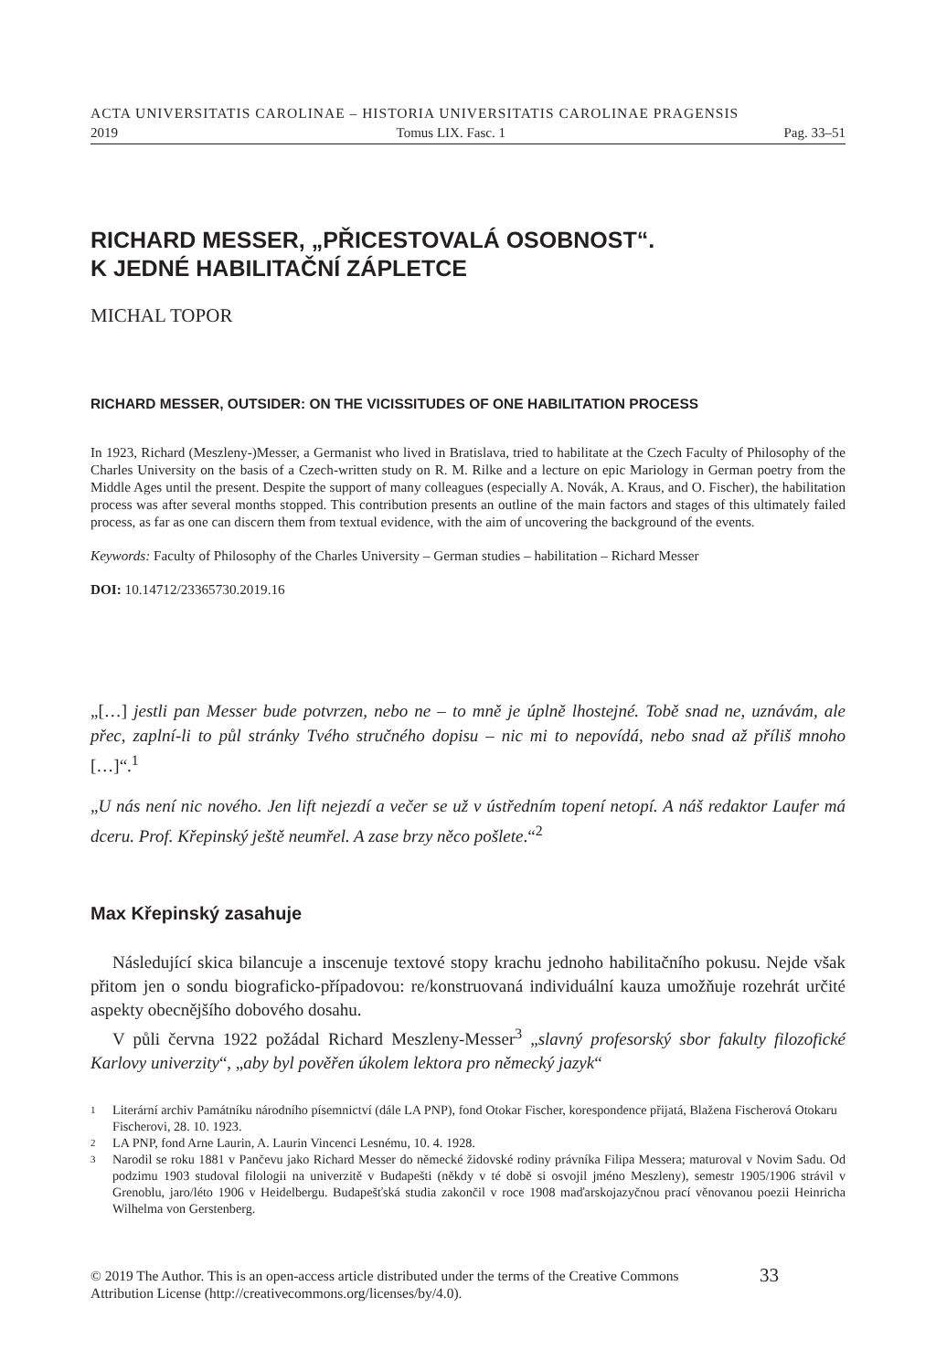ACTA UNIVERSITATIS CAROLINAE – HISTORIA UNIVERSITATIS CAROLINAE PRAGENSIS
2019 Tomus LIX. Fasc. 1 Pag. 33–51
RICHARD MESSER, „PŘICESTOVALÁ OSOBNOST“.
K JEDNÉ HABILITAČNÍ ZÁPLETCE
MICHAL TOPOR
RICHARD MESSER, OUTSIDER: ON THE VICISSITUDES OF ONE HABILITATION PROCESS
In 1923, Richard (Meszleny-)Messer, a Germanist who lived in Bratislava, tried to habilitate at the Czech Faculty of Philosophy of the Charles University on the basis of a Czech-written study on R. M. Rilke and a lecture on epic Mariology in German poetry from the Middle Ages until the present. Despite the support of many colleagues (especially A. Novák, A. Kraus, and O. Fischer), the habilitation process was after several months stopped. This contribution presents an outline of the main factors and stages of this ultimately failed process, as far as one can discern them from textual evidence, with the aim of uncovering the background of the events.
Keywords: Faculty of Philosophy of the Charles University – German studies – habilitation – Richard Messer
DOI: 10.14712/23365730.2019.16
„[…] jestli pan Messer bude potvrzen, nebo ne – to mně je úplně lhostejné. Tobě snad ne, uznávám, ale přec, zaplní-li to půl stránky Tvého stručného dopisu – nic mi to nepovídá, nebo snad až příliš mnoho […]“.<sup>1</sup>
„U nás není nic nového. Jen lift nejezdí a večer se už v ústředním topení netopí. A náš redaktor Laufer má dceru. Prof. Křepinský ještě neumřel. A zase brzy něco pošlete.“<sup>2</sup>
Max Křepinský zasahuje
Následující skica bilancuje a inscenuje textové stopy krachu jednoho habilitačního pokusu. Nejde však přitom jen o sondu biograficko-případovou: re/konstruovaná individuální kauza umožňuje rozehrát určité aspekty obecnějšího dobového dosahu.
V půli června 1922 požádal Richard Meszleny-Messer<sup>3</sup> „slavný profesorský sbor fakulty filozofické Karlovy univerzity“, „aby byl pověřen úkolem lektora pro německý jazyk“
1 Literární archiv Památníku národního písemnictví (dále LA PNP), fond Otokar Fischer, korespondence přijatá, Blažena Fischerová Otokaru Fischerovi, 28. 10. 1923.
2 LA PNP, fond Arne Laurin, A. Laurin Vincenci Lesnému, 10. 4. 1928.
3 Narodil se roku 1881 v Pančevu jako Richard Messer do německé židovské rodiny právníka Filipa Messera; maturoval v Novim Sadu. Od podzimu 1903 studoval filologii na univerzitě v Budapešti (někdy v té době si osvojil jméno Meszleny), semestr 1905/1906 strávil v Grenoblu, jaro/léto 1906 v Heidelbergu. Budapešťská studia zakončil v roce 1908 maďarskojazyčnou prací věnovanou poezii Heinricha Wilhelma von Gerstenberg.
© 2019 The Author. This is an open-access article distributed under the terms of the Creative Commons Attribution License (http://creativecommons.org/licenses/by/4.0). 33